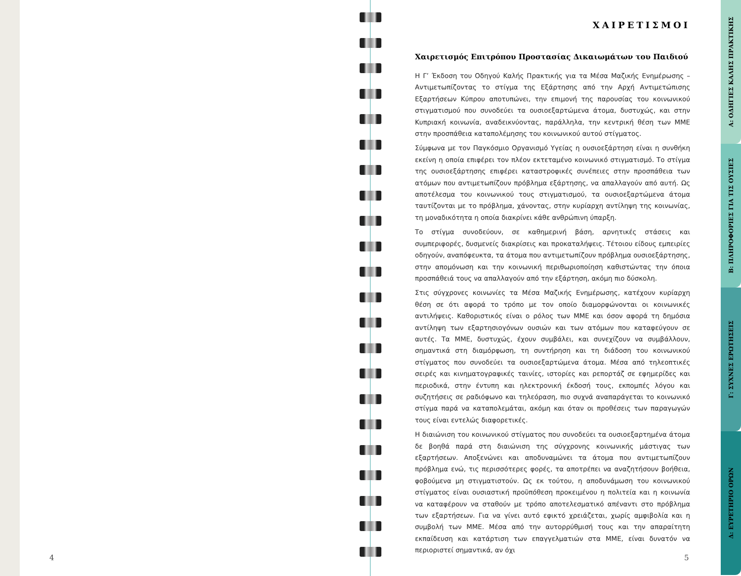4
ΧΑΙΡΕΤΙΣΜΟΙ
Χαιρετισμός Επιτρόπου Προστασίας Δικαιωμάτων του Παιδιού
Η Γ’ Έκδοση του Οδηγού Καλής Πρακτικής για τα Μέσα Μαζικής Ενημέρωσης – Αντιμετωπίζοντας το στίγμα της Εξάρτησης από την Αρχή Αντιμετώπισης Εξαρτήσεων Κύπρου αποτυπώνει, την επιμονή της παρουσίας του κοινωνικού στιγματισμού που συνοδεύει τα ουσιοεξαρτώμενα άτομα, δυστυχώς, και στην Κυπριακή κοινωνία, αναδεικνύοντας, παράλληλα, την κεντρική θέση των ΜΜΕ στην προσπάθεια καταπολέμησης του κοινωνικού αυτού στίγματος.
Σύμφωνα με τον Παγκόσμιο Οργανισμό Υγείας η ουσιοεξάρτηση είναι η συνθήκη εκείνη η οποία επιφέρει τον πλέον εκτεταμένο κοινωνικό στιγματισμό. Το στίγμα της ουσιοεξάρτησης επιφέρει καταστροφικές συνέπειες στην προσπάθεια των ατόμων που αντιμετωπίζουν πρόβλημα εξάρτησης, να απαλλαγούν από αυτή. Ως αποτέλεσμα του κοινωνικού τους στιγματισμού, τα ουσιοεξαρτώμενα άτομα ταυτίζονται με το πρόβλημα, χάνοντας, στην κυρίαρχη αντίληψη της κοινωνίας, τη μοναδικότητα η οποία διακρίνει κάθε ανθρώπινη ύπαρξη.
Το στίγμα συνοδεύουν, σε καθημερινή βάση, αρνητικές στάσεις και συμπεριφορές, δυσμενείς διακρίσεις και προκαταλήψεις. Τέτοιου είδους εμπειρίες οδηγούν, αναπόφευκτα, τα άτομα που αντιμετωπίζουν πρόβλημα ουσιοεξάρτησης, στην απομόνωση και την κοινωνική περιθωριοποίηση καθιστώντας την όποια προσπάθειά τους να απαλλαγούν από την εξάρτηση, ακόμη πιο δύσκολη.
Στις σύγχρονες κοινωνίες τα Μέσα Μαζικής Ενημέρωσης, κατέχουν κυρίαρχη θέση σε ότι αφορά το τρόπο με τον οποίο διαμορφώνονται οι κοινωνικές αντιλήψεις. Καθοριστικός είναι ο ρόλος των ΜΜΕ και όσον αφορά τη δημόσια αντίληψη των εξαρτησιογόνων ουσιών και των ατόμων που καταφεύγουν σε αυτές. Τα ΜΜΕ, δυστυχώς, έχουν συμβάλει, και συνεχίζουν να συμβάλλουν, σημαντικά στη διαμόρφωση, τη συντήρηση και τη διάδοση του κοινωνικού στίγματος που συνοδεύει τα ουσιοεξαρτώμενα άτομα. Μέσα από τηλεοπτικές σειρές και κινηματογραφικές ταινίες, ιστορίες και ρεπορτάζ σε εφημερίδες και περιοδικά, στην έντυπη και ηλεκτρονική έκδοσή τους, εκπομπές λόγου και συζητήσεις σε ραδιόφωνο και τηλεόραση, πιο συχνά αναπαράγεται το κοινωνικό στίγμα παρά να καταπολεμάται, ακόμη και όταν οι προθέσεις των παραγωγών τους είναι εντελώς διαφορετικές.
Η διαιώνιση του κοινωνικού στίγματος που συνοδεύει τα ουσιοεξαρτημένα άτομα δε βοηθά παρά στη διαιώνιση της σύγχρονης κοινωνικής μάστιγας των εξαρτήσεων. Αποξενώνει και αποδυναμώνει τα άτομα που αντιμετωπίζουν πρόβλημα ενώ, τις περισσότερες φορές, τα αποτρέπει να αναζητήσουν βοήθεια, φοβούμενα μη στιγματιστούν. Ως εκ τούτου, η αποδυνάμωση του κοινωνικού στίγματος είναι ουσιαστική προϋπόθεση προκειμένου η πολιτεία και η κοινωνία να καταφέρουν να σταθούν με τρόπο αποτελεσματικό απέναντι στο πρόβλημα των εξαρτήσεων. Για να γίνει αυτό εφικτό χρειάζεται, χωρίς αμφιβολία και η συμβολή των ΜΜΕ. Μέσα από την αυτορρύθμισή τους και την απαραίτητη εκπαίδευση και κατάρτιση των επαγγελματιών στα ΜΜΕ, είναι δυνατόν να περιοριστεί σημαντικά, αν όχι
5
Α: ΟΔΗΓΙΕΣ ΚΑΛΗΣ ΠΡΑΚΤΙΚΗΣ
Β: ΠΛΗΡΟΦΟΡΙΕΣ ΓΙΑ ΤΙΣ ΟΥΣΙΕΣ
Γ: ΣΥΧΝΕΣ ΕΡΩΤΗΣΕΙΣ
Δ: ΕΥΡΕΤΗΡΙΟ ΟΡΩΝ